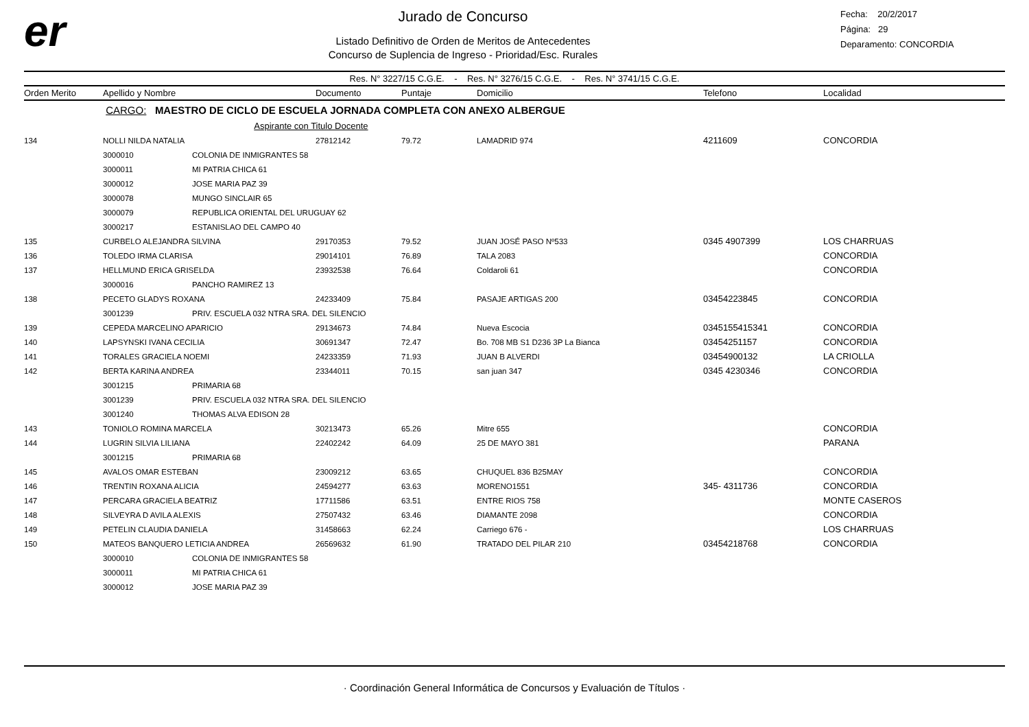er
Jurado de Concurso
Listado Definitivo de Orden de Meritos de Antecedentes
Concurso de Suplencia de Ingreso - Prioridad/Esc. Rurales
Fecha: 20/2/2017
Página: 29
Deparamento: CONCORDIA
Res. N° 3227/15 C.G.E. - Res. N° 3276/15 C.G.E. - Res. N° 3741/15 C.G.E.
| Orden Merito | Apellido y Nombre | | Documento | Puntaje | Domicilio | Telefono | Localidad |
| --- | --- | --- | --- | --- | --- | --- | --- |
| | CARGO: MAESTRO DE CICLO DE ESCUELA JORNADA COMPLETA CON ANEXO ALBERGUE | | | | | | |
| | | Aspirante con Titulo Docente | | | | | |
| 134 | NOLLI NILDA NATALIA | | 27812142 | 79.72 | LAMADRID 974 | 4211609 | CONCORDIA |
| | 3000010 | COLONIA DE INMIGRANTES 58 | | | | | |
| | 3000011 | MI PATRIA CHICA 61 | | | | | |
| | 3000012 | JOSE MARIA PAZ 39 | | | | | |
| | 3000078 | MUNGO SINCLAIR 65 | | | | | |
| | 3000079 | REPUBLICA ORIENTAL DEL URUGUAY 62 | | | | | |
| | 3000217 | ESTANISLAO DEL CAMPO 40 | | | | | |
| 135 | CURBELO ALEJANDRA SILVINA | | 29170353 | 79.52 | JUAN JOSÉ PASO Nº533 | 0345 4907399 | LOS CHARRUAS |
| 136 | TOLEDO IRMA CLARISA | | 29014101 | 76.89 | TALA 2083 | | CONCORDIA |
| 137 | HELLMUND ERICA GRISELDA | | 23932538 | 76.64 | Coldaroli 61 | | CONCORDIA |
| | 3000016 | PANCHO RAMIREZ 13 | | | | | |
| 138 | PECETO GLADYS ROXANA | | 24233409 | 75.84 | PASAJE ARTIGAS 200 | 03454223845 | CONCORDIA |
| | 3001239 | PRIV. ESCUELA 032 NTRA SRA. DEL SILENCIO | | | | | |
| 139 | CEPEDA MARCELINO APARICIO | | 29134673 | 74.84 | Nueva Escocia | 0345155415341 | CONCORDIA |
| 140 | LAPSYNSKI IVANA CECILIA | | 30691347 | 72.47 | Bo. 708 MB S1 D236 3P La Bianca | 03454251157 | CONCORDIA |
| 141 | TORALES GRACIELA NOEMI | | 24233359 | 71.93 | JUAN B ALVERDI | 03454900132 | LA CRIOLLA |
| 142 | BERTA KARINA ANDREA | | 23344011 | 70.15 | san juan 347 | 0345 4230346 | CONCORDIA |
| | 3001215 | PRIMARIA 68 | | | | | |
| | 3001239 | PRIV. ESCUELA 032 NTRA SRA. DEL SILENCIO | | | | | |
| | 3001240 | THOMAS ALVA EDISON 28 | | | | | |
| 143 | TONIOLO ROMINA MARCELA | | 30213473 | 65.26 | Mitre 655 | | CONCORDIA |
| 144 | LUGRIN SILVIA LILIANA | | 22402242 | 64.09 | 25 DE MAYO 381 | | PARANA |
| | 3001215 | PRIMARIA 68 | | | | | |
| 145 | AVALOS OMAR ESTEBAN | | 23009212 | 63.65 | CHUQUEL 836 B25MAY | | CONCORDIA |
| 146 | TRENTIN ROXANA ALICIA | | 24594277 | 63.63 | MORENO1551 | 345- 4311736 | CONCORDIA |
| 147 | PERCARA GRACIELA BEATRIZ | | 17711586 | 63.51 | ENTRE RIOS 758 | | MONTE CASEROS |
| 148 | SILVEYRA D AVILA ALEXIS | | 27507432 | 63.46 | DIAMANTE 2098 | | CONCORDIA |
| 149 | PETELIN CLAUDIA DANIELA | | 31458663 | 62.24 | Carriego 676 - | | LOS CHARRUAS |
| 150 | MATEOS BANQUERO LETICIA ANDREA | | 26569632 | 61.90 | TRATADO DEL PILAR 210 | 03454218768 | CONCORDIA |
| | 3000010 | COLONIA DE INMIGRANTES 58 | | | | | |
| | 3000011 | MI PATRIA CHICA 61 | | | | | |
| | 3000012 | JOSE MARIA PAZ 39 | | | | | |
· Coordinación General Informática de Concursos y Evaluación de Títulos ·